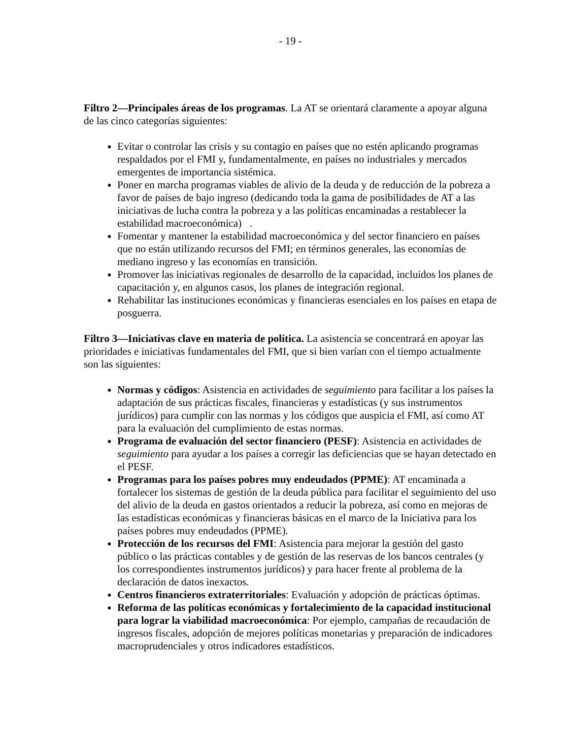- 19 -
Filtro 2—Principales áreas de los programas. La AT se orientará claramente a apoyar alguna de las cinco categorías siguientes:
Evitar o controlar las crisis y su contagio en países que no estén aplicando programas respaldados por el FMI y, fundamentalmente, en países no industriales y mercados emergentes de importancia sistémica.
Poner en marcha programas viables de alivio de la deuda y de reducción de la pobreza a favor de países de bajo ingreso (dedicando toda la gama de posibilidades de AT a las iniciativas de lucha contra la pobreza y a las políticas encaminadas a restablecer la estabilidad macroeconómica) .
Fomentar y mantener la estabilidad macroeconómica y del sector financiero en países que no están utilizando recursos del FMI; en términos generales, las economías de mediano ingreso y las economías en transición.
Promover las iniciativas regionales de desarrollo de la capacidad, incluidos los planes de capacitación y, en algunos casos, los planes de integración regional.
Rehabilitar las instituciones económicas y financieras esenciales en los países en etapa de posguerra.
Filtro 3—Iniciativas clave en materia de política. La asistencia se concentrará en apoyar las prioridades e iniciativas fundamentales del FMI, que si bien varían con el tiempo actualmente son las siguientes:
Normas y códigos: Asistencia en actividades de seguimiento para facilitar a los países la adaptación de sus prácticas fiscales, financieras y estadísticas (y sus instrumentos jurídicos) para cumplir con las normas y los códigos que auspicia el FMI, así como AT para la evaluación del cumplimiento de estas normas.
Programa de evaluación del sector financiero (PESF): Asistencia en actividades de seguimiento para ayudar a los países a corregir las deficiencias que se hayan detectado en el PESF.
Programas para los países pobres muy endeudados (PPME): AT encaminada a fortalecer los sistemas de gestión de la deuda pública para facilitar el seguimiento del uso del alivio de la deuda en gastos orientados a reducir la pobreza, así como en mejoras de las estadísticas económicas y financieras básicas en el marco de la Iniciativa para los países pobres muy endeudados (PPME).
Protección de los recursos del FMI: Asistencia para mejorar la gestión del gasto público o las prácticas contables y de gestión de las reservas de los bancos centrales (y los correspondientes instrumentos jurídicos) y para hacer frente al problema de la declaración de datos inexactos.
Centros financieros extraterritoriales: Evaluación y adopción de prácticas óptimas.
Reforma de las políticas económicas y fortalecimiento de la capacidad institucional para lograr la viabilidad macroeconómica: Por ejemplo, campañas de recaudación de ingresos fiscales, adopción de mejores políticas monetarias y preparación de indicadores macroprudenciales y otros indicadores estadísticos.